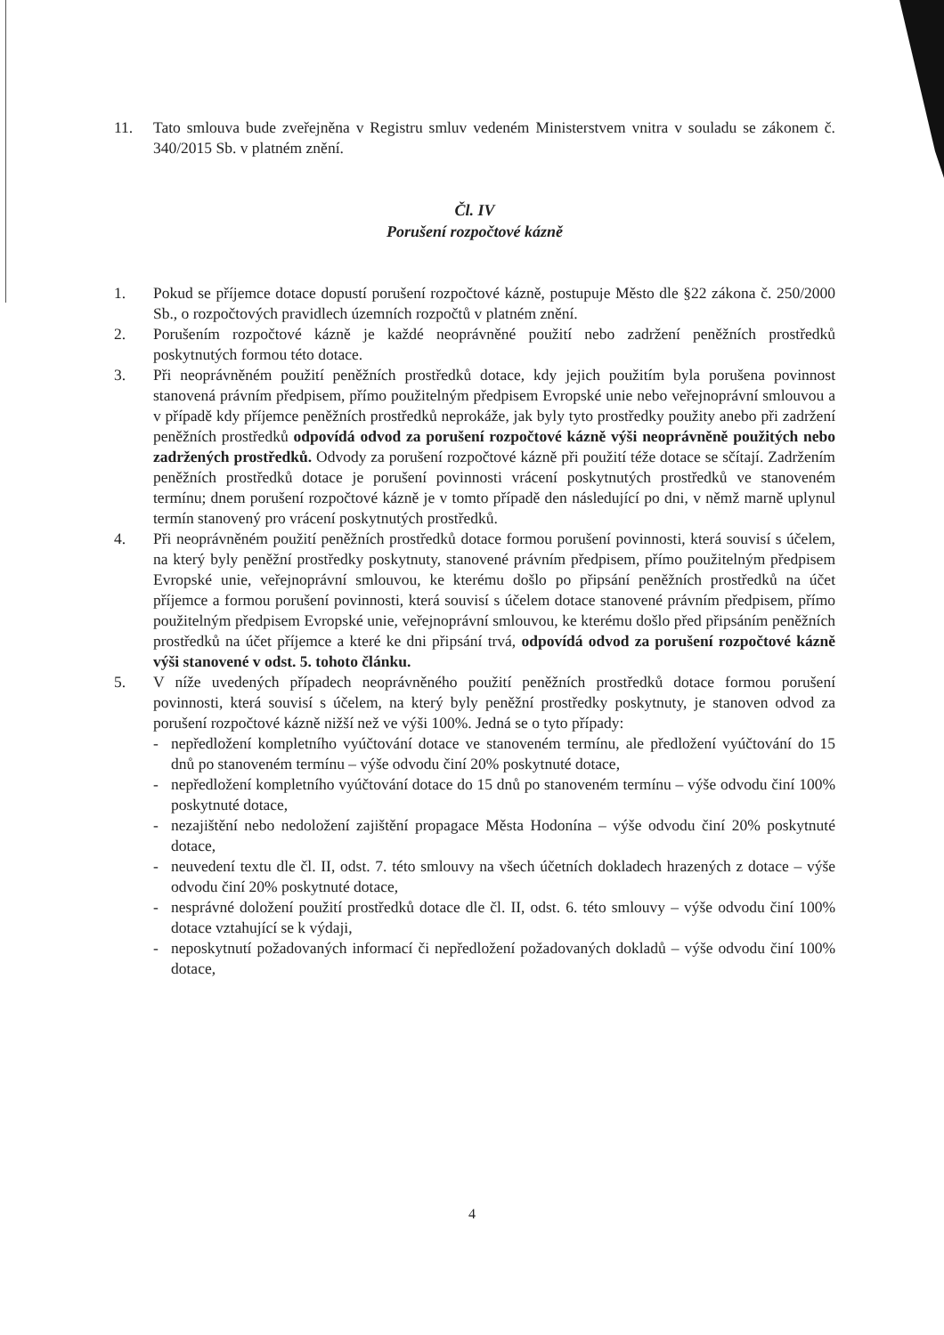11. Tato smlouva bude zveřejněna v Registru smluv vedeném Ministerstvem vnitra v souladu se zákonem č. 340/2015 Sb. v platném znění.
Čl. IV
Porušení rozpočtové kázně
1. Pokud se příjemce dotace dopustí porušení rozpočtové kázně, postupuje Město dle §22 zákona č. 250/2000 Sb., o rozpočtových pravidlech územních rozpočtů v platném znění.
2. Porušením rozpočtové kázně je každé neoprávněné použití nebo zadržení peněžních prostředků poskytnutých formou této dotace.
3. Při neoprávněném použití peněžních prostředků dotace, kdy jejich použitím byla porušena povinnost stanovená právním předpisem, přímo použitelným předpisem Evropské unie nebo veřejnoprávní smlouvou a v případě kdy příjemce peněžních prostředků neprokáže, jak byly tyto prostředky použity anebo při zadržení peněžních prostředků odpovídá odvod za porušení rozpočtové kázně výši neoprávněně použitých nebo zadržených prostředků. Odvody za porušení rozpočtové kázně při použití téže dotace se sčítají. Zadržením peněžních prostředků dotace je porušení povinnosti vrácení poskytnutých prostředků ve stanoveném termínu; dnem porušení rozpočtové kázně je v tomto případě den následující po dni, v němž marně uplynul termín stanovený pro vrácení poskytnutých prostředků.
4. Při neoprávněném použití peněžních prostředků dotace formou porušení povinnosti, která souvisí s účelem, na který byly peněžní prostředky poskytnuty, stanovené právním předpisem, přímo použitelným předpisem Evropské unie, veřejnoprávní smlouvou, ke kterému došlo po připsání peněžních prostředků na účet příjemce a formou porušení povinnosti, která souvisí s účelem dotace stanovené právním předpisem, přímo použitelným předpisem Evropské unie, veřejnoprávní smlouvou, ke kterému došlo před připsáním peněžních prostředků na účet příjemce a které ke dni připsání trvá, odpovídá odvod za porušení rozpočtové kázně výši stanovené v odst. 5. tohoto článku.
5. V níže uvedených případech neoprávněného použití peněžních prostředků dotace formou porušení povinnosti, která souvisí s účelem, na který byly peněžní prostředky poskytnuty, je stanoven odvod za porušení rozpočtové kázně nižší než ve výši 100%. Jedná se o tyto případy:
- nepředložení kompletního vyúčtování dotace ve stanoveném termínu, ale předložení vyúčtování do 15 dnů po stanoveném termínu – výše odvodu činí 20% poskytnuté dotace,
- nepředložení kompletního vyúčtování dotace do 15 dnů po stanoveném termínu – výše odvodu činí 100% poskytnuté dotace,
- nezajištění nebo nedoložení zajištění propagace Města Hodonína – výše odvodu činí 20% poskytnuté dotace,
- neuvedení textu dle čl. II, odst. 7. této smlouvy na všech účetních dokladech hrazených z dotace – výše odvodu činí 20% poskytnuté dotace,
- nesprávné doložení použití prostředků dotace dle čl. II, odst. 6. této smlouvy – výše odvodu činí 100% dotace vztahující se k výdaji,
- neposkytnutí požadovaných informací či nepředložení požadovaných dokladů – výše odvodu činí 100% dotace,
4